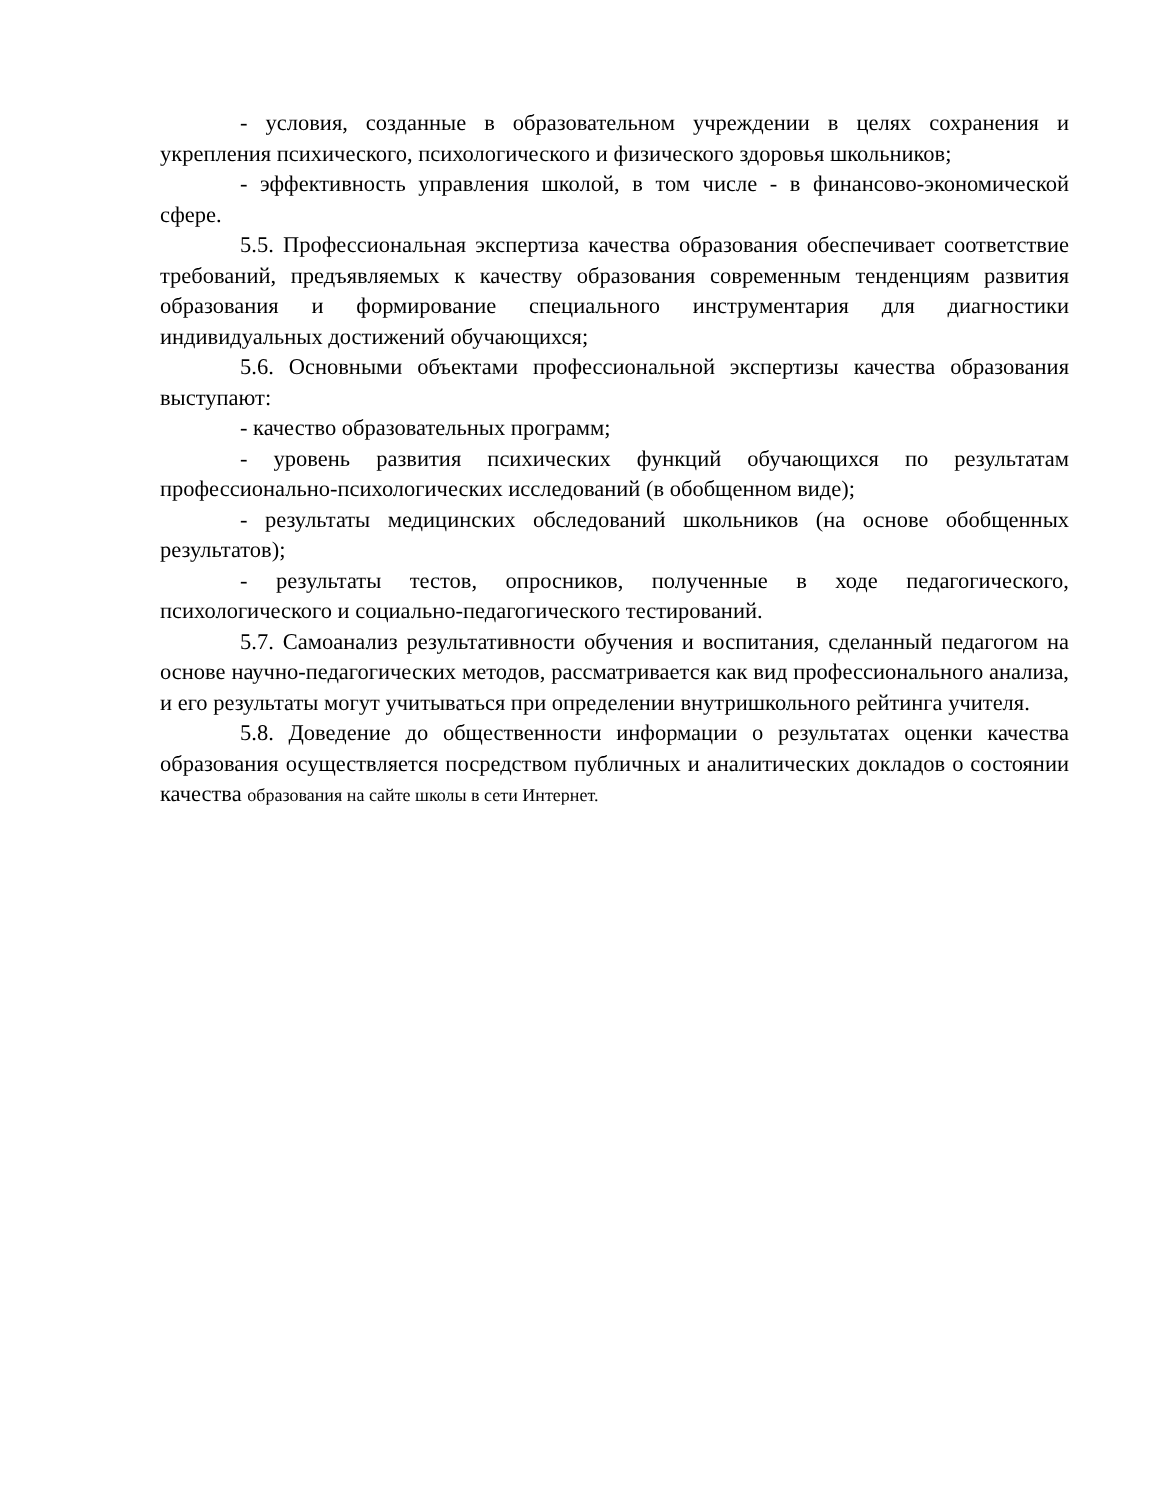- условия, созданные в образовательном учреждении в целях сохранения и укрепления психического, психологического и физического здоровья школьников;
- эффективность управления школой, в том числе - в финансово-экономической сфере.
5.5. Профессиональная экспертиза качества образования обеспечивает соответствие требований, предъявляемых к качеству образования современным тенденциям развития образования и формирование специального инструментария для диагностики индивидуальных достижений обучающихся;
5.6. Основными объектами профессиональной экспертизы качества образования выступают:
- качество образовательных программ;
- уровень развития психических функций обучающихся по результатам профессионально-психологических исследований (в обобщенном виде);
- результаты медицинских обследований школьников (на основе обобщенных результатов);
- результаты тестов, опросников, полученные в ходе педагогического, психологического и социально-педагогического тестирований.
5.7. Самоанализ результативности обучения и воспитания, сделанный педагогом на основе научно-педагогических методов, рассматривается как вид профессионального анализа, и его результаты могут учитываться при определении внутришкольного рейтинга учителя.
5.8. Доведение до общественности информации о результатах оценки качества образования осуществляется посредством публичных и аналитических докладов о состоянии качества образования на сайте школы в сети Интернет.